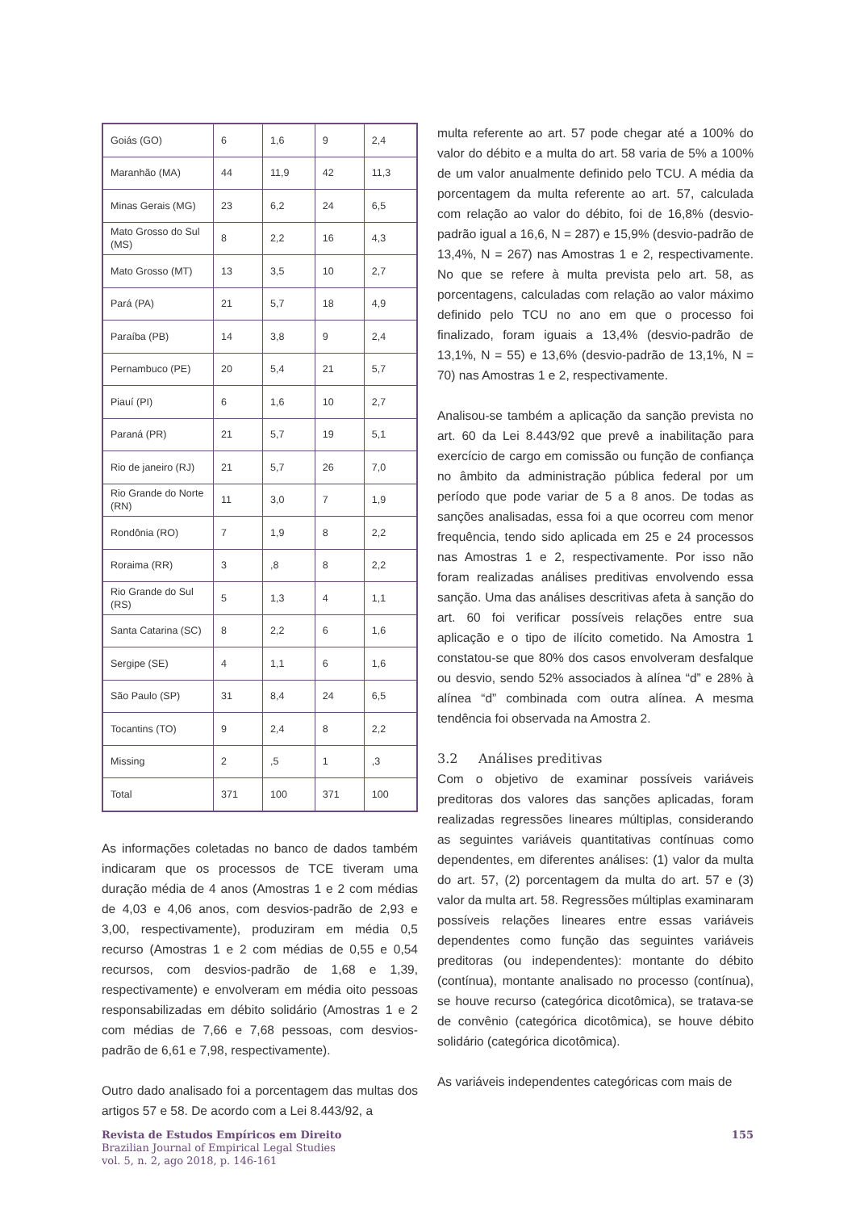| Goiás (GO) | 6 | 1,6 | 9 | 2,4 |
| Maranhão (MA) | 44 | 11,9 | 42 | 11,3 |
| Minas Gerais (MG) | 23 | 6,2 | 24 | 6,5 |
| Mato Grosso do Sul (MS) | 8 | 2,2 | 16 | 4,3 |
| Mato Grosso (MT) | 13 | 3,5 | 10 | 2,7 |
| Pará (PA) | 21 | 5,7 | 18 | 4,9 |
| Paraíba (PB) | 14 | 3,8 | 9 | 2,4 |
| Pernambuco (PE) | 20 | 5,4 | 21 | 5,7 |
| Piauí (PI) | 6 | 1,6 | 10 | 2,7 |
| Paraná (PR) | 21 | 5,7 | 19 | 5,1 |
| Rio de janeiro (RJ) | 21 | 5,7 | 26 | 7,0 |
| Rio Grande do Norte (RN) | 11 | 3,0 | 7 | 1,9 |
| Rondônia (RO) | 7 | 1,9 | 8 | 2,2 |
| Roraima (RR) | 3 | ,8 | 8 | 2,2 |
| Rio Grande do Sul (RS) | 5 | 1,3 | 4 | 1,1 |
| Santa Catarina (SC) | 8 | 2,2 | 6 | 1,6 |
| Sergipe (SE) | 4 | 1,1 | 6 | 1,6 |
| São Paulo (SP) | 31 | 8,4 | 24 | 6,5 |
| Tocantins (TO) | 9 | 2,4 | 8 | 2,2 |
| Missing | 2 | ,5 | 1 | ,3 |
| Total | 371 | 100 | 371 | 100 |
As informações coletadas no banco de dados também indicaram que os processos de TCE tiveram uma duração média de 4 anos (Amostras 1 e 2 com médias de 4,03 e 4,06 anos, com desvios-padrão de 2,93 e 3,00, respectivamente), produziram em média 0,5 recurso (Amostras 1 e 2 com médias de 0,55 e 0,54 recursos, com desvios-padrão de 1,68 e 1,39, respectivamente) e envolveram em média oito pessoas responsabilizadas em débito solidário (Amostras 1 e 2 com médias de 7,66 e 7,68 pessoas, com desvios-padrão de 6,61 e 7,98, respectivamente).
Outro dado analisado foi a porcentagem das multas dos artigos 57 e 58. De acordo com a Lei 8.443/92, a
multa referente ao art. 57 pode chegar até a 100% do valor do débito e a multa do art. 58 varia de 5% a 100% de um valor anualmente definido pelo TCU. A média da porcentagem da multa referente ao art. 57, calculada com relação ao valor do débito, foi de 16,8% (desvio-padrão igual a 16,6, N = 287) e 15,9% (desvio-padrão de 13,4%, N = 267) nas Amostras 1 e 2, respectivamente. No que se refere à multa prevista pelo art. 58, as porcentagens, calculadas com relação ao valor máximo definido pelo TCU no ano em que o processo foi finalizado, foram iguais a 13,4% (desvio-padrão de 13,1%, N = 55) e 13,6% (desvio-padrão de 13,1%, N = 70) nas Amostras 1 e 2, respectivamente.
Analisou-se também a aplicação da sanção prevista no art. 60 da Lei 8.443/92 que prevê a inabilitação para exercício de cargo em comissão ou função de confiança no âmbito da administração pública federal por um período que pode variar de 5 a 8 anos. De todas as sanções analisadas, essa foi a que ocorreu com menor frequência, tendo sido aplicada em 25 e 24 processos nas Amostras 1 e 2, respectivamente. Por isso não foram realizadas análises preditivas envolvendo essa sanção. Uma das análises descritivas afeta à sanção do art. 60 foi verificar possíveis relações entre sua aplicação e o tipo de ilícito cometido. Na Amostra 1 constatou-se que 80% dos casos envolveram desfalque ou desvio, sendo 52% associados à alínea “d” e 28% à alínea “d” combinada com outra alínea. A mesma tendência foi observada na Amostra 2.
3.2 Análises preditivas
Com o objetivo de examinar possíveis variáveis preditoras dos valores das sanções aplicadas, foram realizadas regressões lineares múltiplas, considerando as seguintes variáveis quantitativas contínuas como dependentes, em diferentes análises: (1) valor da multa do art. 57, (2) porcentagem da multa do art. 57 e (3) valor da multa art. 58. Regressões múltiplas examinaram possíveis relações lineares entre essas variáveis dependentes como função das seguintes variáveis preditoras (ou independentes): montante do débito (contínua), montante analisado no processo (contínua), se houve recurso (categórica dicotômica), se tratava-se de convênio (categórica dicotômica), se houve débito solidário (categórica dicotômica).
As variáveis independentes categóricas com mais de
Revista de Estudos Empíricos em Direito
Brazilian Journal of Empirical Legal Studies
vol. 5, n. 2, ago 2018, p. 146-161
155